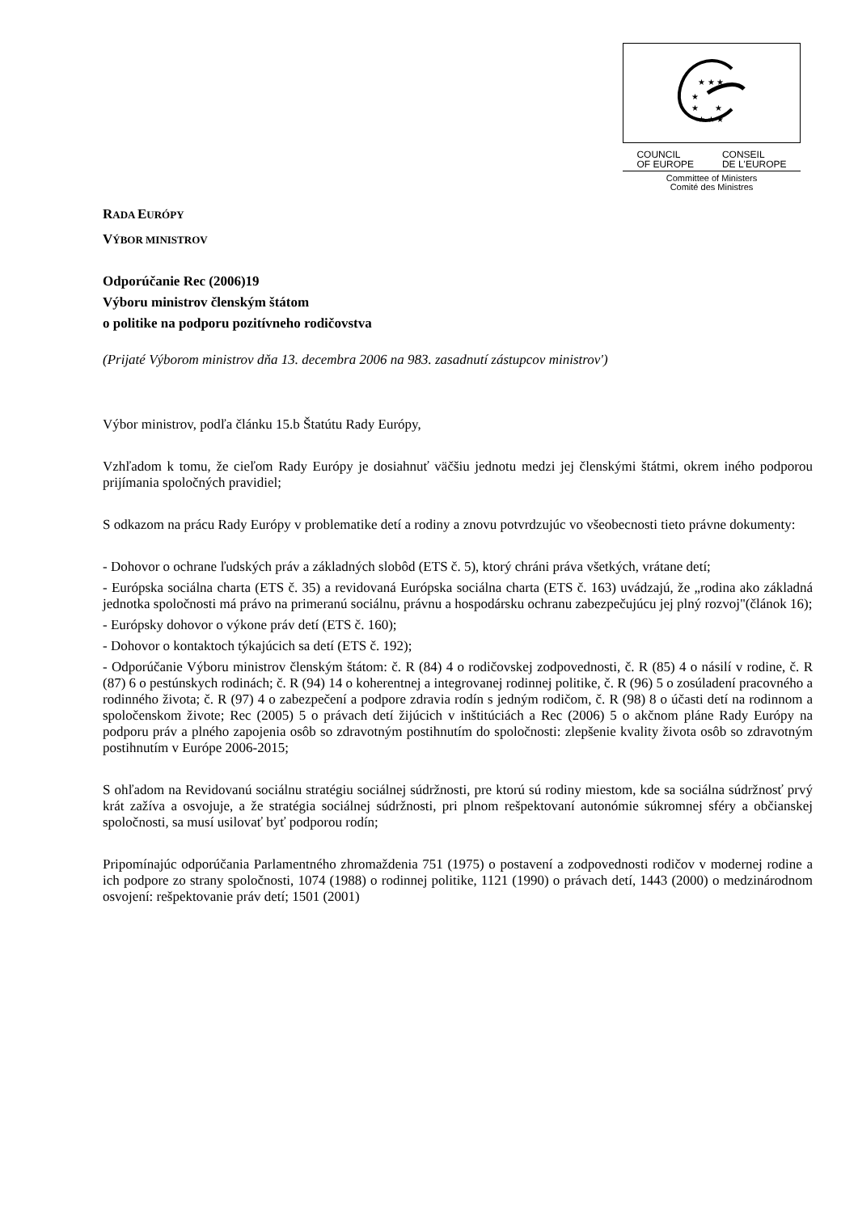★ ★ ★
★
★ ★
★ ★ ★
COUNCIL
OF EUROPE CONSEIL
DE L'EUROPE
Committee of Ministers
Comité des Ministres
RADA EURÓPY
VÝBOR MINISTROV
Odporúčanie Rec (2006)19
Výboru ministrov členským štátom
o politike na podporu pozitívneho rodičovstva
(Prijaté Výborom ministrov dňa 13. decembra 2006 na 983. zasadnutí zástupcov ministrov')
Výbor ministrov, podľa článku 15.b Štatútu Rady Európy,
Vzhľadom k tomu, že cieľom Rady Európy je dosiahnuť väčšiu jednotu medzi jej členskými štátmi, okrem iného podporou prijímania spoločných pravidiel;
S odkazom na prácu Rady Európy v problematike detí a rodiny a znovu potvrdzujúc vo všeobecnosti tieto právne dokumenty:
- Dohovor o ochrane ľudských práv a základných slobôd (ETS č. 5), ktorý chráni práva všetkých, vrátane detí;
- Európska sociálna charta (ETS č. 35) a revidovaná Európska sociálna charta (ETS č. 163) uvádzajú, že „rodina ako základná jednotka spoločnosti má právo na primeranú sociálnu, právnu a hospodársku ochranu zabezpečujúcu jej plný rozvoj"(článok 16);
- Európsky dohovor o výkone práv detí (ETS č. 160);
- Dohovor o kontaktoch týkajúcich sa detí (ETS č. 192);
- Odporúčanie Výboru ministrov členským štátom: č. R (84) 4 o rodičovskej zodpovednosti, č. R (85) 4 o násilí v rodine, č. R (87) 6 o pestúnskych rodinách; č. R (94) 14 o koherentnej a integrovanej rodinnej politike, č. R (96) 5 o zosúladení pracovného a rodinného života; č. R (97) 4 o zabezpečení a podpore zdravia rodín s jedným rodičom, č. R (98) 8 o účasti detí na rodinnom a spoločenskom živote; Rec (2005) 5 o právach detí žijúcich v inštitúciách a Rec (2006) 5 o akčnom pláne Rady Európy na podporu práv a plného zapojenia osôb so zdravotným postihnutím do spoločnosti: zlepšenie kvality života osôb so zdravotným postihnutím v Európe 2006-2015;
S ohľadom na Revidovanú sociálnu stratégiu sociálnej súdržnosti, pre ktorú sú rodiny miestom, kde sa sociálna súdržnosť prvý krát zažíva a osvojuje, a že stratégia sociálnej súdržnosti, pri plnom rešpektovaní autonómie súkromnej sféry a občianskej spoločnosti, sa musí usilovať byť podporou rodín;
Pripomínajúc odporúčania Parlamentného zhromaždenia 751 (1975) o postavení a zodpovednosti rodičov v modernej rodine a ich podpore zo strany spoločnosti, 1074 (1988) o rodinnej politike, 1121 (1990) o právach detí, 1443 (2000) o medzinárodnom osvojení: rešpektovanie práv detí; 1501 (2001)